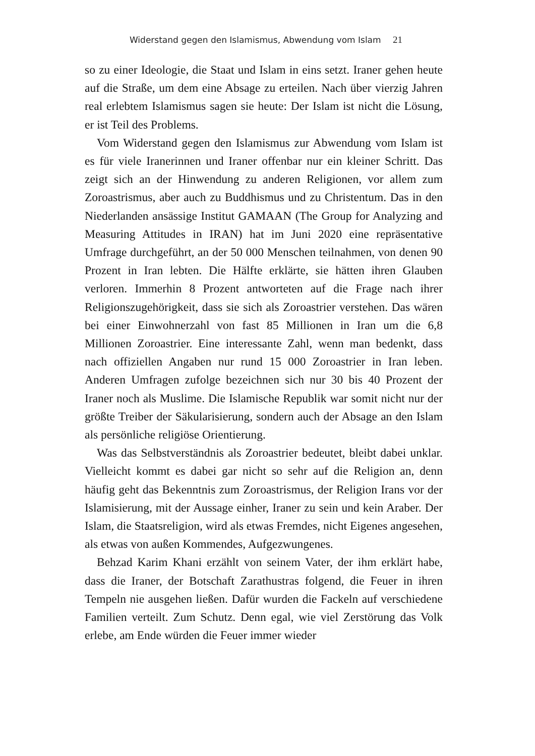Widerstand gegen den Islamismus, Abwendung vom Islam 21
so zu einer Ideologie, die Staat und Islam in eins setzt. Iraner gehen heute auf die Straße, um dem eine Absage zu erteilen. Nach über vierzig Jahren real erlebtem Islamismus sagen sie heute: Der Islam ist nicht die Lösung, er ist Teil des Problems.
Vom Widerstand gegen den Islamismus zur Abwendung vom Islam ist es für viele Iranerinnen und Iraner offenbar nur ein kleiner Schritt. Das zeigt sich an der Hinwendung zu anderen Religionen, vor allem zum Zoroastrismus, aber auch zu Buddhismus und zu Christentum. Das in den Niederlanden ansässige Institut GAMAAN (The Group for Analyzing and Measuring Attitudes in IRAN) hat im Juni 2020 eine repräsentative Umfrage durchgeführt, an der 50 000 Menschen teilnahmen, von denen 90 Prozent in Iran lebten. Die Hälfte erklärte, sie hätten ihren Glauben verloren. Immerhin 8 Prozent antworteten auf die Frage nach ihrer Religionszugehörigkeit, dass sie sich als Zoroastrier verstehen. Das wären bei einer Einwohnerzahl von fast 85 Millionen in Iran um die 6,8 Millionen Zoroastrier. Eine interessante Zahl, wenn man bedenkt, dass nach offiziellen Angaben nur rund 15 000 Zoroastrier in Iran leben. Anderen Umfragen zufolge bezeichnen sich nur 30 bis 40 Prozent der Iraner noch als Muslime. Die Islamische Republik war somit nicht nur der größte Treiber der Säkularisierung, sondern auch der Absage an den Islam als persönliche religiöse Orientierung.
Was das Selbstverständnis als Zoroastrier bedeutet, bleibt dabei unklar. Vielleicht kommt es dabei gar nicht so sehr auf die Religion an, denn häufig geht das Bekenntnis zum Zoroastrismus, der Religion Irans vor der Islamisierung, mit der Aussage einher, Iraner zu sein und kein Araber. Der Islam, die Staatsreligion, wird als etwas Fremdes, nicht Eigenes angesehen, als etwas von außen Kommendes, Aufgezwungenes.
Behzad Karim Khani erzählt von seinem Vater, der ihm erklärt habe, dass die Iraner, der Botschaft Zarathustras folgend, die Feuer in ihren Tempeln nie ausgehen ließen. Dafür wurden die Fackeln auf verschiedene Familien verteilt. Zum Schutz. Denn egal, wie viel Zerstörung das Volk erlebe, am Ende würden die Feuer immer wieder